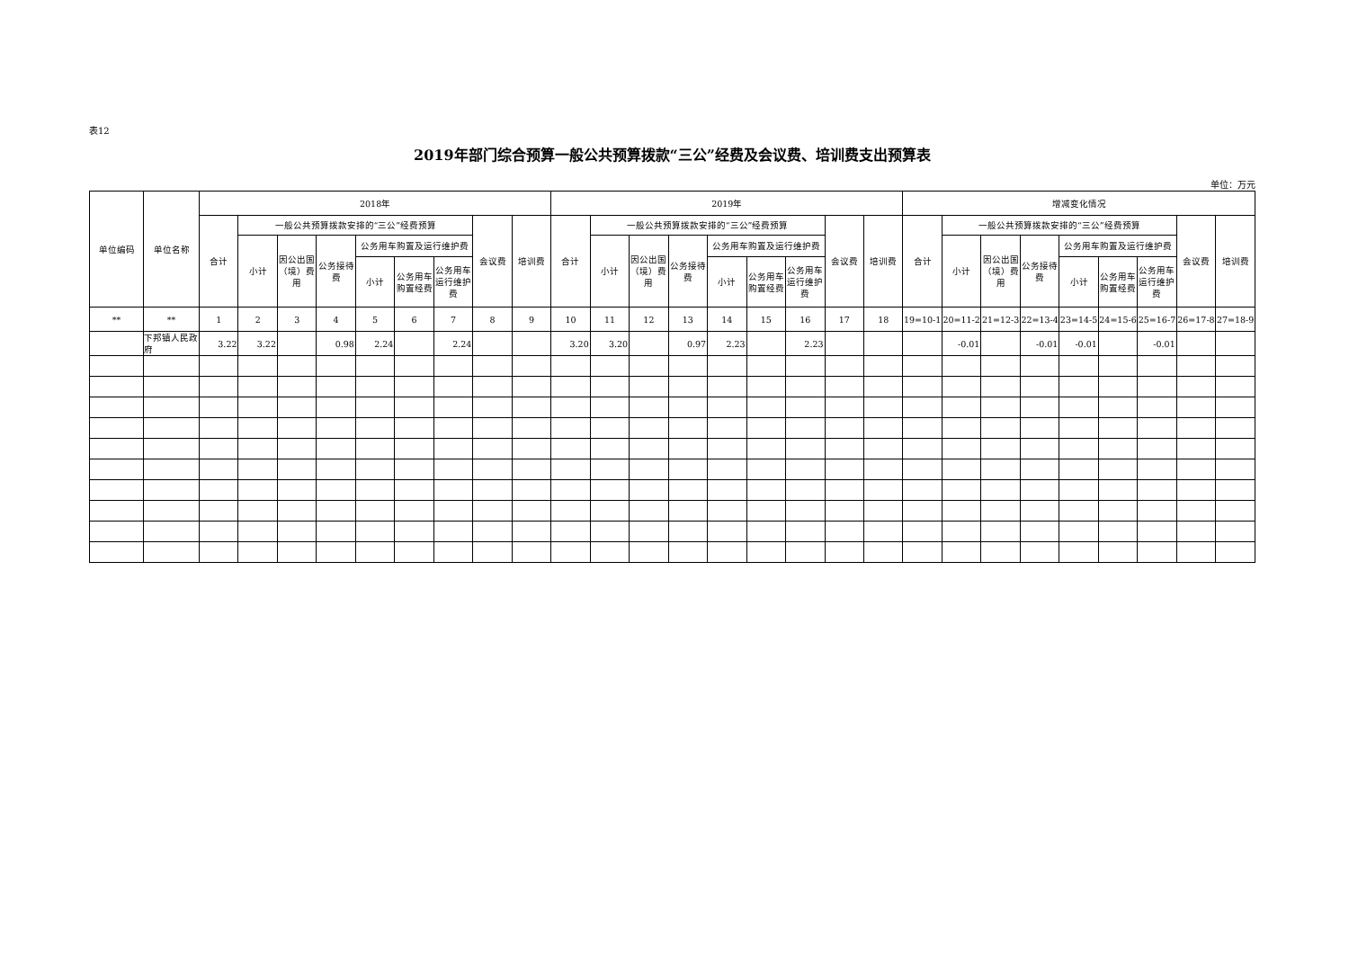表12
2019年部门综合预算一般公共预算拨款“三公”经费及会议费、培训费支出预算表
单位：万元
| 单位编码 | 单位名称 | 2018年 | | | | | | | | | 2019年 | | | | | | | | | 增减变化情况 | | | | | | | | |
| --- | --- | --- | --- | --- | --- | --- | --- | --- | --- | --- | --- | --- | --- | --- | --- | --- | --- | --- | --- | --- | --- | --- | --- | --- | --- | --- | --- | --- |
| | | 合计 | 一般公共预算拨款安排的“三公”经费预算 | | | | | | 会议费 | 培训费 | 合计 | 一般公共预算拨款安排的“三公”经费预算 | | | | | | 会议费 | 培训费 | 合计 | 一般公共预算拨款安排的“三公”经费预算 | | | | | | 会议费 | 培训费 |
| | | | 小计 | 因公出国（境）费用 | 公务接待费 | 公务用车购置及运行维护费 | | | | | | 小计 | 因公出国（境）费用 | 公务接待费 | 公务用车购置及运行维护费 | | | | | | 小计 | 因公出国（境）费用 | 公务接待费 | 公务用车购置及运行维护费 | | | | |
| | | | | | | 小计 | 公务用车购置经费 | 公务用车运行维护费 | | | | | | | 小计 | 公务用车购置经费 | 公务用车运行维护费 | | | | | | | 小计 | 公务用车购置经费 | 公务用车运行维护费 | | |
| ** | ** | 1 | 2 | 3 | 4 | 5 | 6 | 7 | 8 | 9 | 10 | 11 | 12 | 13 | 14 | 15 | 16 | 17 | 18 | 19=10-1 | 20=11-2 | 21=12-3 | 22=13-4 | 23=14-5 | 24=15-6 | 25=16-7 | 26=17-8 | 27=18-9 |
| | 下邦镇人民政府 | 3.22 | 3.22 | | 0.98 | 2.24 | | 2.24 | | | 3.20 | 3.20 | | 0.97 | 2.23 | | 2.23 | | | | -0.01 | | -0.01 | -0.01 | | -0.01 | | |